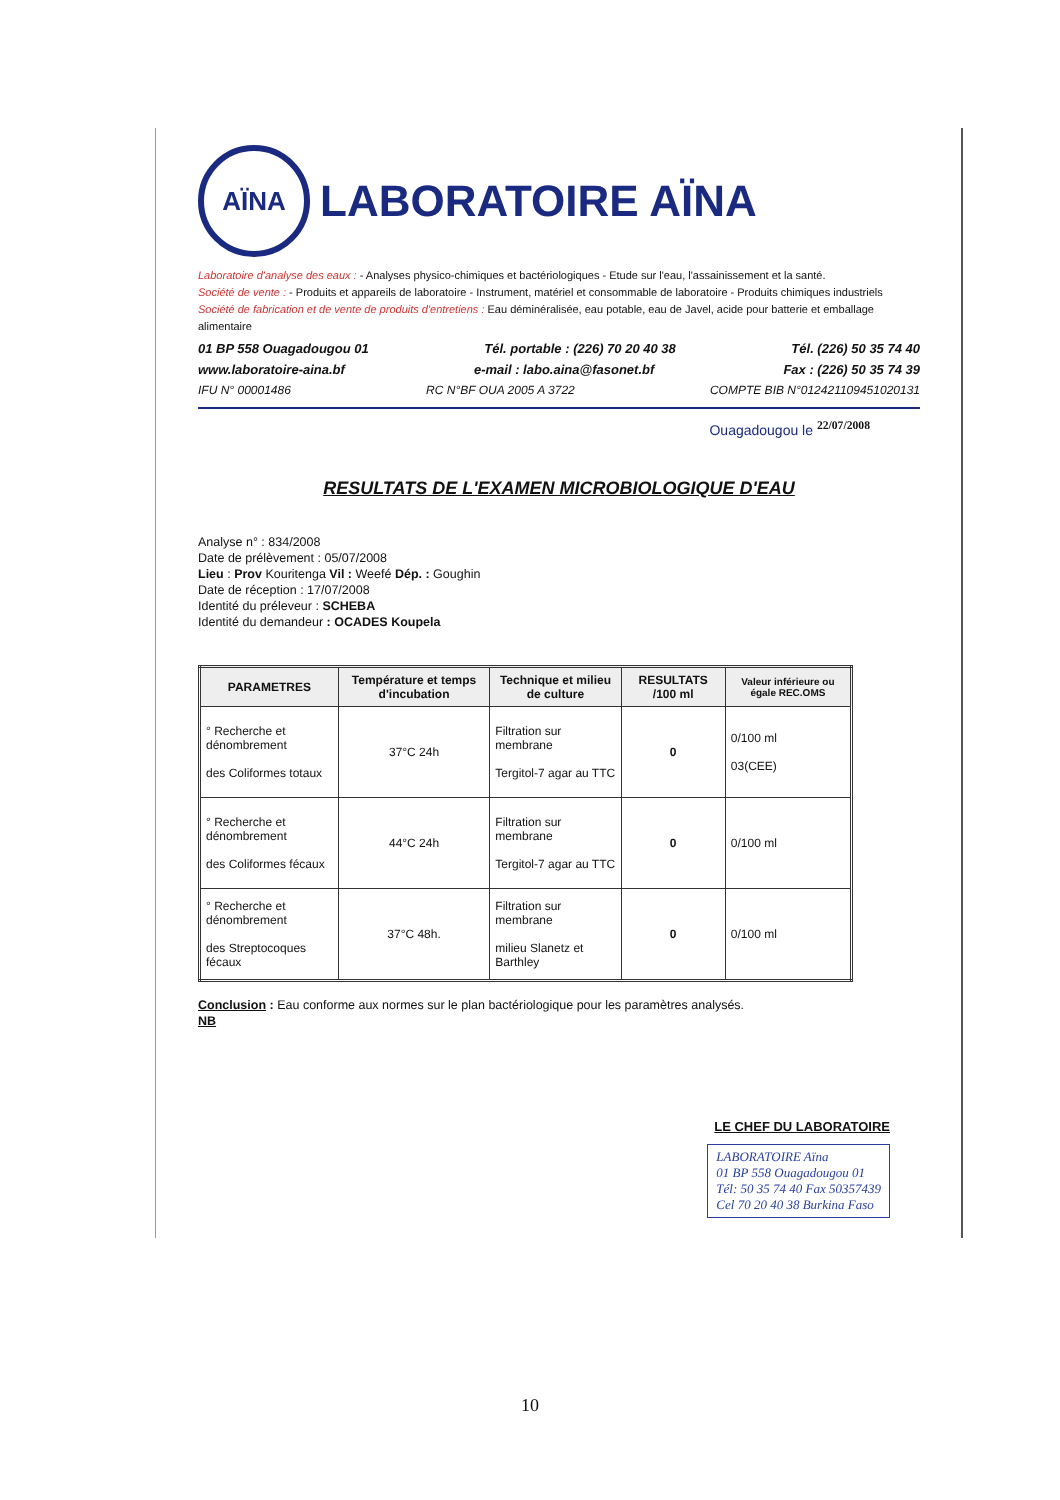AÏNA
LABORATOIRE AÏNA
Laboratoire d'analyse des eaux : - Analyses physico-chimiques et bactériologiques - Etude sur l'eau, l'assainissement et la santé.
Société de vente : - Produits et appareils de laboratoire - Instrument, matériel et consommable de laboratoire - Produits chimiques industriels
Société de fabrication et de vente de produits d'entretiens : Eau déminéralisée, eau potable, eau de Javel, acide pour batterie et emballage alimentaire
01 BP 558 Ouagadougou 01 Tél. portable : (226) 70 20 40 38 Tél. (226) 50 35 74 40
www.laboratoire-aina.bf e-mail : labo.aina@fasonet.bf Fax : (226) 50 35 74 39
IFU N° 00001486 RC N°BF OUA 2005 A 3722 COMPTE BIB N°012421109451020131
Ouagadougou le <sup>22/07/2008</sup>
RESULTATS DE L'EXAMEN MICROBIOLOGIQUE D'EAU
Analyse n° : 834/2008
Date de prélèvement : 05/07/2008
Lieu : Prov Kouritenga Vil : Weefé Dép. : Goughin
Date de réception : 17/07/2008
Identité du préleveur : SCHEBA
Identité du demandeur : OCADES Koupela
| PARAMETRES | Température et temps d'incubation | Technique et milieu de culture | RESULTATS /100 ml | Valeur inférieure ou égale REC.OMS |
| --- | --- | --- | --- | --- |
| ° Recherche et dénombrement des Coliformes totaux | 37°C 24h | Filtration sur membrane Tergitol-7 agar au TTC | 0 | 0/100 ml 03(CEE) |
| ° Recherche et dénombrement des Coliformes fécaux | 44°C 24h | Filtration sur membrane Tergitol-7 agar au TTC | 0 | 0/100 ml |
| ° Recherche et dénombrement des Streptocoques fécaux | 37°C 48h. | Filtration sur membrane milieu Slanetz et Barthley | 0 | 0/100 ml |
Conclusion : Eau conforme aux normes sur le plan bactériologique pour les paramètres analysés.
NB
LE CHEF DU LABORATOIRE
LABORATOIRE Aïna
01 BP 558 Ouagadougou 01
Tél: 50 35 74 40 Fax 50357439
Cel 70 20 40 38 Burkina Faso
10